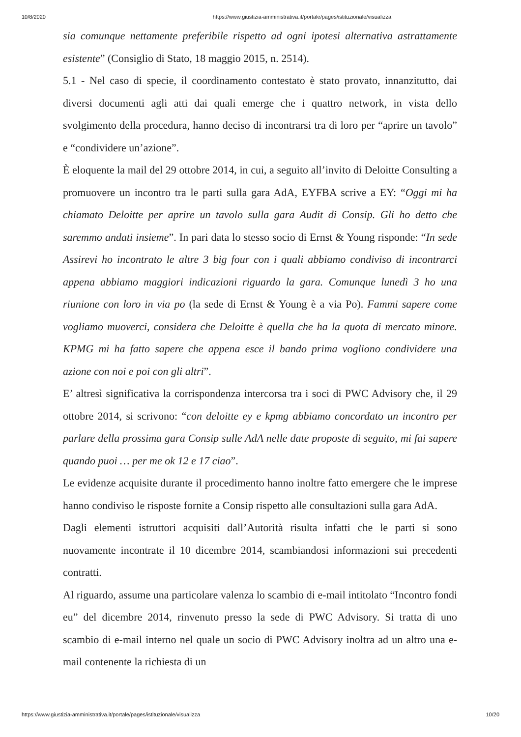10/8/2020 https://www.giustizia-amministrativa.it/portale/pages/istituzionale/visualizza
sia comunque nettamente preferibile rispetto ad ogni ipotesi alternativa astrattamente esistente” (Consiglio di Stato, 18 maggio 2015, n. 2514).
5.1 - Nel caso di specie, il coordinamento contestato è stato provato, innanzitutto, dai diversi documenti agli atti dai quali emerge che i quattro network, in vista dello svolgimento della procedura, hanno deciso di incontrarsi tra di loro per “aprire un tavolo” e “condividere un’azione”.
È eloquente la mail del 29 ottobre 2014, in cui, a seguito all’invito di Deloitte Consulting a promuovere un incontro tra le parti sulla gara AdA, EYFBA scrive a EY: “Oggi mi ha chiamato Deloitte per aprire un tavolo sulla gara Audit di Consip. Gli ho detto che saremmo andati insieme”. In pari data lo stesso socio di Ernst & Young risponde: “In sede Assirevi ho incontrato le altre 3 big four con i quali abbiamo condiviso di incontrarci appena abbiamo maggiori indicazioni riguardo la gara. Comunque lunedì 3 ho una riunione con loro in via po (la sede di Ernst & Young è a via Po). Fammi sapere come vogliamo muoverci, considera che Deloitte è quella che ha la quota di mercato minore. KPMG mi ha fatto sapere che appena esce il bando prima vogliono condividere una azione con noi e poi con gli altri”.
E’ altresì significativa la corrispondenza intercorsa tra i soci di PWC Advisory che, il 29 ottobre 2014, si scrivono: “con deloitte ey e kpmg abbiamo concordato un incontro per parlare della prossima gara Consip sulle AdA nelle date proposte di seguito, mi fai sapere quando puoi … per me ok 12 e 17 ciao”.
Le evidenze acquisite durante il procedimento hanno inoltre fatto emergere che le imprese hanno condiviso le risposte fornite a Consip rispetto alle consultazioni sulla gara AdA.
Dagli elementi istruttori acquisiti dall’Autorità risulta infatti che le parti si sono nuovamente incontrate il 10 dicembre 2014, scambiandosi informazioni sui precedenti contratti.
Al riguardo, assume una particolare valenza lo scambio di e-mail intitolato “Incontro fondi eu” del dicembre 2014, rinvenuto presso la sede di PWC Advisory. Si tratta di uno scambio di e-mail interno nel quale un socio di PWC Advisory inoltra ad un altro una e-mail contenente la richiesta di un
https://www.giustizia-amministrativa.it/portale/pages/istituzionale/visualizza 10/20